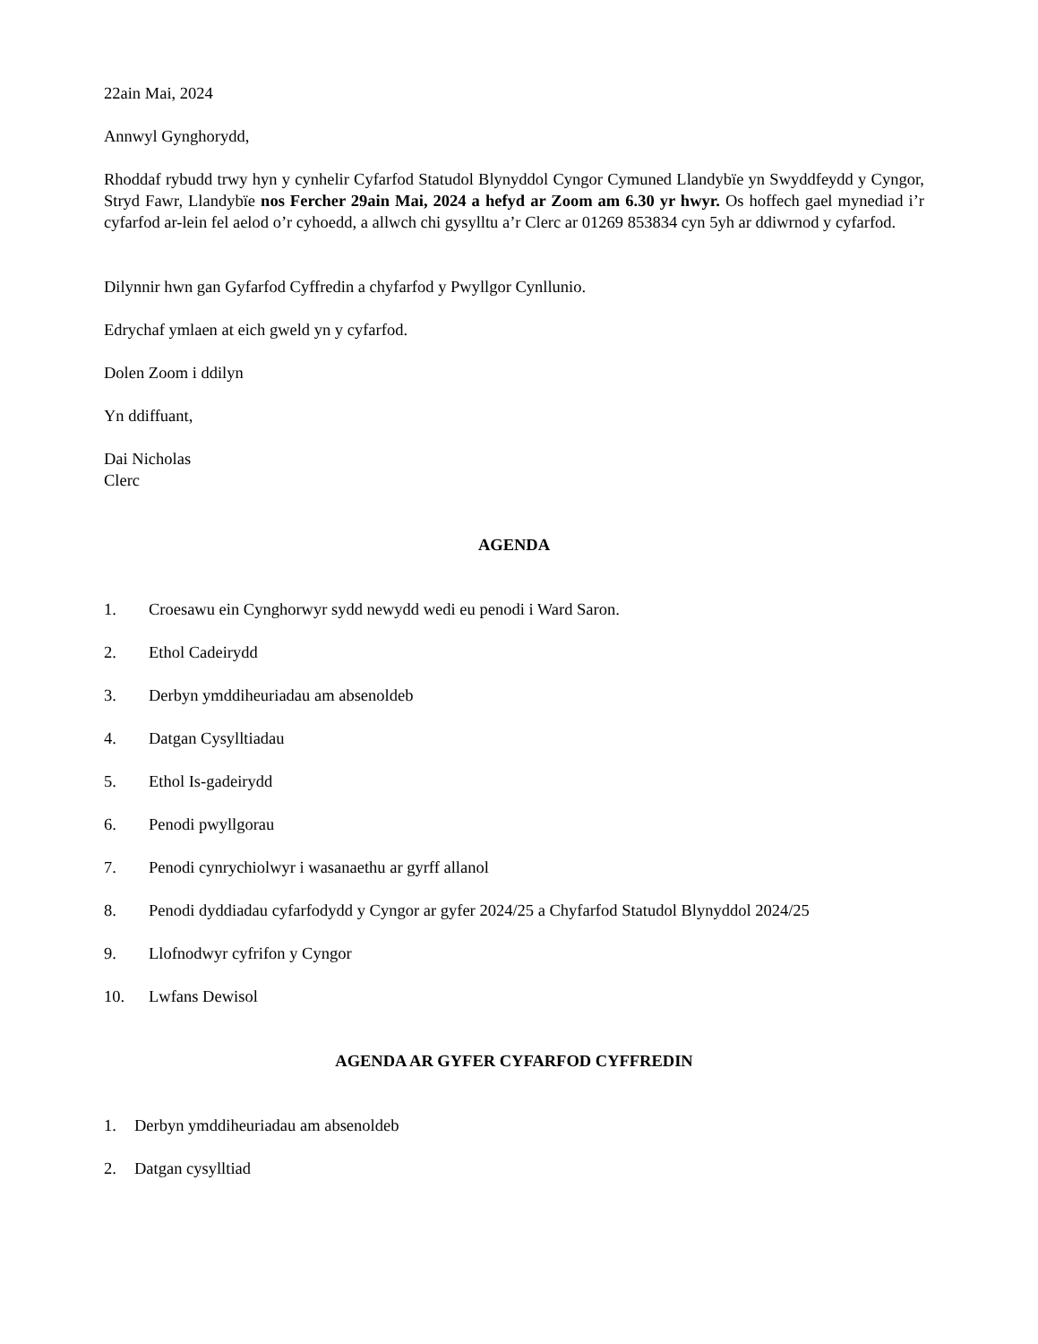22ain Mai, 2024
Annwyl Gynghorydd,
Rhoddaf rybudd trwy hyn y cynhelir Cyfarfod Statudol Blynyddol Cyngor Cymuned Llandybïe yn Swyddfeydd y Cyngor, Stryd Fawr, Llandybïe nos Fercher 29ain Mai, 2024 a hefyd ar Zoom am 6.30 yr hwyr. Os hoffech gael mynediad i’r cyfarfod ar-lein fel aelod o’r cyhoedd, a allwch chi gysylltu a’r Clerc ar 01269 853834 cyn 5yh ar ddiwrnod y cyfarfod.
Dilynnir hwn gan Gyfarfod Cyffredin a chyfarfod y Pwyllgor Cynllunio.
Edrychaf ymlaen at eich gweld yn y cyfarfod.
Dolen Zoom i ddilyn
Yn ddiffuant,
Dai Nicholas
Clerc
AGENDA
1. Croesawu ein Cynghorwyr sydd newydd wedi eu penodi i Ward Saron.
2. Ethol Cadeirydd
3. Derbyn ymddiheuriadau am absenoldeb
4. Datgan Cysylltiadau
5. Ethol Is-gadeirydd
6. Penodi pwyllgorau
7. Penodi cynrychiolwyr i wasanaethu ar gyrff allanol
8. Penodi dyddiadau cyfarfodydd y Cyngor ar gyfer 2024/25 a Chyfarfod Statudol Blynyddol 2024/25
9. Llofnodwyr cyfrifon y Cyngor
10. Lwfans Dewisol
AGENDA AR GYFER CYFARFOD CYFFREDIN
1. Derbyn ymddiheuriadau am absenoldeb
2. Datgan cysylltiad